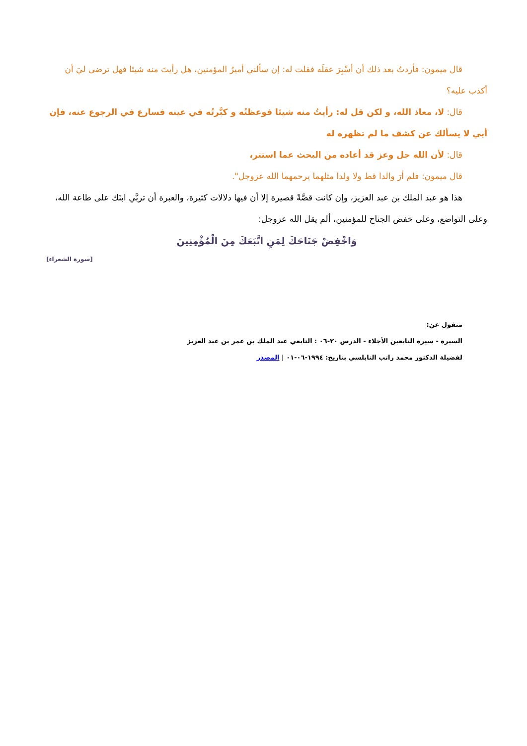قال ميمون: فأردتُ بعد ذلك أن أسْبِرَ عقلَه فقلت له: إن سألني أميرُ المؤمنين، هل رأيتَ منه شيئا فهل ترضى ليَ أن أكذب عليه؟
قال: لا، معاذ الله، و لكن قل له: رأيتُ منه شيئا فوعظتُه و كبَّرتُه في عينه فسارع في الرجوع عنه، فإن أبي لا يسألك عن كشف ما لم تظهره له
قال: لأن الله جل وعز قد أعاذه من البحث عما استتر،
قال ميمون: فلم أرَ والدا قط ولا ولدا مثلهما يرحمهما الله عزوجل".
هذا هو عبد الملك بن عبد العزيز، وإن كانت قصَّةً قصيرة إلا أن فيها دلالات كثيرة، والعبرة أن تربَّي ابنَك على طاعة الله، وعلى التواضع، وعلى خفض الجناح للمؤمنين، ألم يقل الله عزوجل:
وَاخْفِضْ جَنَاحَكَ لِمَنِ اتَّبَعَكَ مِنَ الْمُؤْمِنِينَ
[سورة الشعراء]
منقول عن:
السيرة - سيرة التابعين الأجلاء - الدرس ٢٠-٠٦ : التابعي عبد الملك بن عمر بن عبد العزيز
لفضيلة الدكتور محمد راتب النابلسي بتاريخ: ١٩٩٤-٠٦-٠١ | المصدر